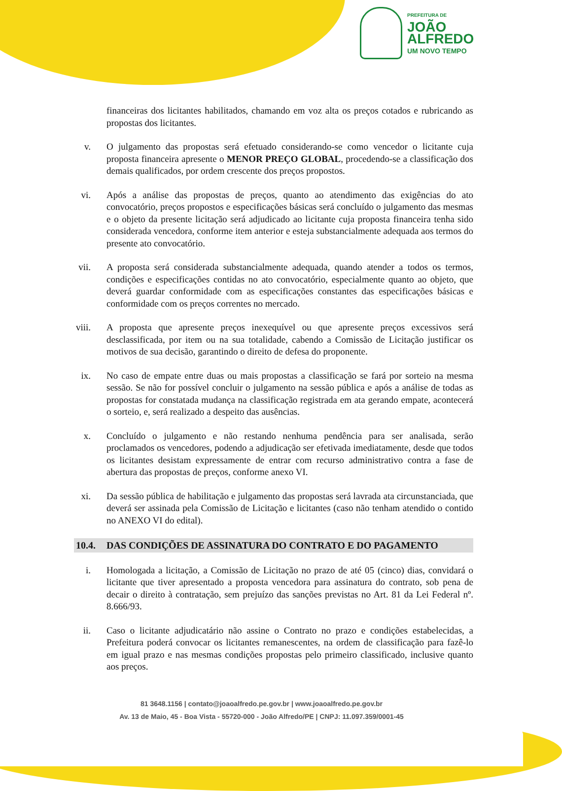PREFEITURA DE
JOÃO
ALFREDO
UM NOVO TEMPO
financeiras dos licitantes habilitados, chamando em voz alta os preços cotados e rubricando as propostas dos licitantes.
v. O julgamento das propostas será efetuado considerando-se como vencedor o licitante cuja proposta financeira apresente o MENOR PREÇO GLOBAL, procedendo-se a classificação dos demais qualificados, por ordem crescente dos preços propostos.
vi. Após a análise das propostas de preços, quanto ao atendimento das exigências do ato convocatório, preços propostos e especificações básicas será concluído o julgamento das mesmas e o objeto da presente licitação será adjudicado ao licitante cuja proposta financeira tenha sido considerada vencedora, conforme item anterior e esteja substancialmente adequada aos termos do presente ato convocatório.
vii. A proposta será considerada substancialmente adequada, quando atender a todos os termos, condições e especificações contidas no ato convocatório, especialmente quanto ao objeto, que deverá guardar conformidade com as especificações constantes das especificações básicas e conformidade com os preços correntes no mercado.
viii. A proposta que apresente preços inexequível ou que apresente preços excessivos será desclassificada, por item ou na sua totalidade, cabendo a Comissão de Licitação justificar os motivos de sua decisão, garantindo o direito de defesa do proponente.
ix. No caso de empate entre duas ou mais propostas a classificação se fará por sorteio na mesma sessão. Se não for possível concluir o julgamento na sessão pública e após a análise de todas as propostas for constatada mudança na classificação registrada em ata gerando empate, acontecerá o sorteio, e, será realizado a despeito das ausências.
x. Concluído o julgamento e não restando nenhuma pendência para ser analisada, serão proclamados os vencedores, podendo a adjudicação ser efetivada imediatamente, desde que todos os licitantes desistam expressamente de entrar com recurso administrativo contra a fase de abertura das propostas de preços, conforme anexo VI.
xi. Da sessão pública de habilitação e julgamento das propostas será lavrada ata circunstanciada, que deverá ser assinada pela Comissão de Licitação e licitantes (caso não tenham atendido o contido no ANEXO VI do edital).
10.4. DAS CONDIÇÕES DE ASSINATURA DO CONTRATO E DO PAGAMENTO
i. Homologada a licitação, a Comissão de Licitação no prazo de até 05 (cinco) dias, convidará o licitante que tiver apresentado a proposta vencedora para assinatura do contrato, sob pena de decair o direito à contratação, sem prejuízo das sanções previstas no Art. 81 da Lei Federal nº. 8.666/93.
ii. Caso o licitante adjudicatário não assine o Contrato no prazo e condições estabelecidas, a Prefeitura poderá convocar os licitantes remanescentes, na ordem de classificação para fazê-lo em igual prazo e nas mesmas condições propostas pelo primeiro classificado, inclusive quanto aos preços.
81 3648.1156 | contato@joaoalfredo.pe.gov.br | www.joaoalfredo.pe.gov.br
Av. 13 de Maio, 45 - Boa Vista - 55720-000 - João Alfredo/PE | CNPJ: 11.097.359/0001-45